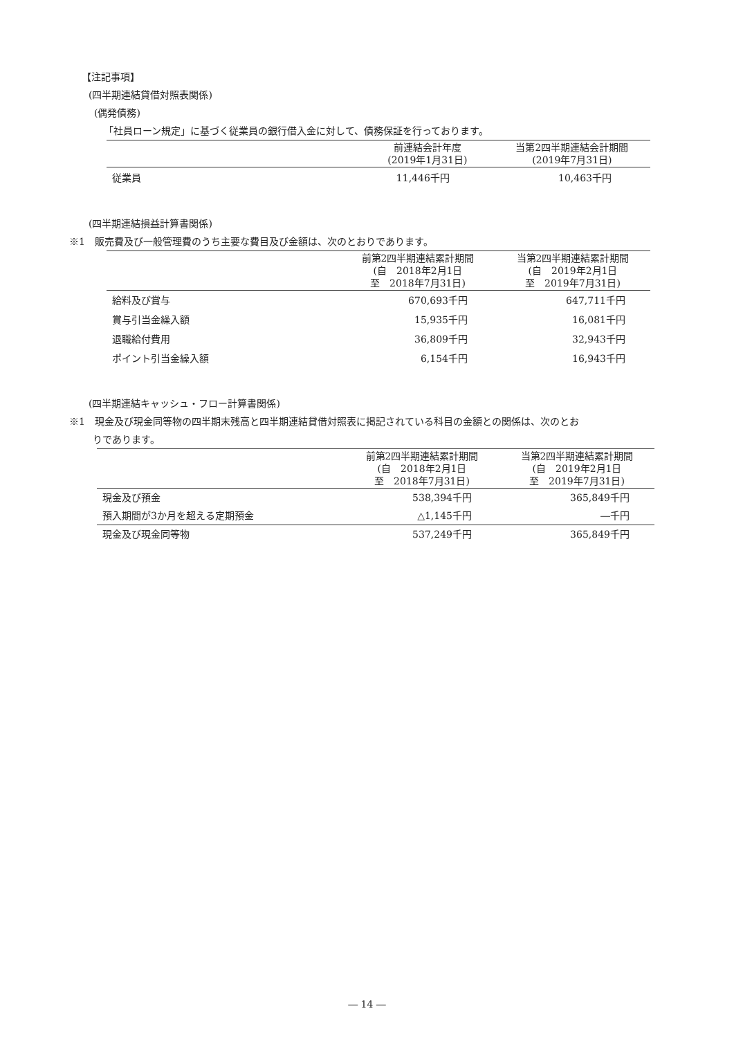【注記事項】
(四半期連結貸借対照表関係)
(偶発債務)
「社員ローン規定」に基づく従業員の銀行借入金に対して、債務保証を行っております。
| | 前連結会計年度 (2019年1月31日) | 当第2四半期連結会計期間 (2019年7月31日) |
| --- | --- | --- |
| 従業員 | 11,446千円 | 10,463千円 |
(四半期連結損益計算書関係)
※1　販売費及び一般管理費のうち主要な費目及び金額は、次のとおりであります。
| | 前第2四半期連結累計期間 (自 2018年2月1日 至 2018年7月31日) | 当第2四半期連結累計期間 (自 2019年2月1日 至 2019年7月31日) |
| --- | --- | --- |
| 給料及び賞与 | 670,693千円 | 647,711千円 |
| 賞与引当金繰入額 | 15,935千円 | 16,081千円 |
| 退職給付費用 | 36,809千円 | 32,943千円 |
| ポイント引当金繰入額 | 6,154千円 | 16,943千円 |
(四半期連結キャッシュ・フロー計算書関係)
※1　現金及び現金同等物の四半期末残高と四半期連結貸借対照表に掲記されている科目の金額との関係は、次のとお
りであります。
| | 前第2四半期連結累計期間 (自 2018年2月1日 至 2018年7月31日) | 当第2四半期連結累計期間 (自 2019年2月1日 至 2019年7月31日) |
| --- | --- | --- |
| 現金及び預金 | 538,394千円 | 365,849千円 |
| 預入期間が3か月を超える定期預金 | △1,145千円 | ―千円 |
| 現金及び現金同等物 | 537,249千円 | 365,849千円 |
― 14 ―